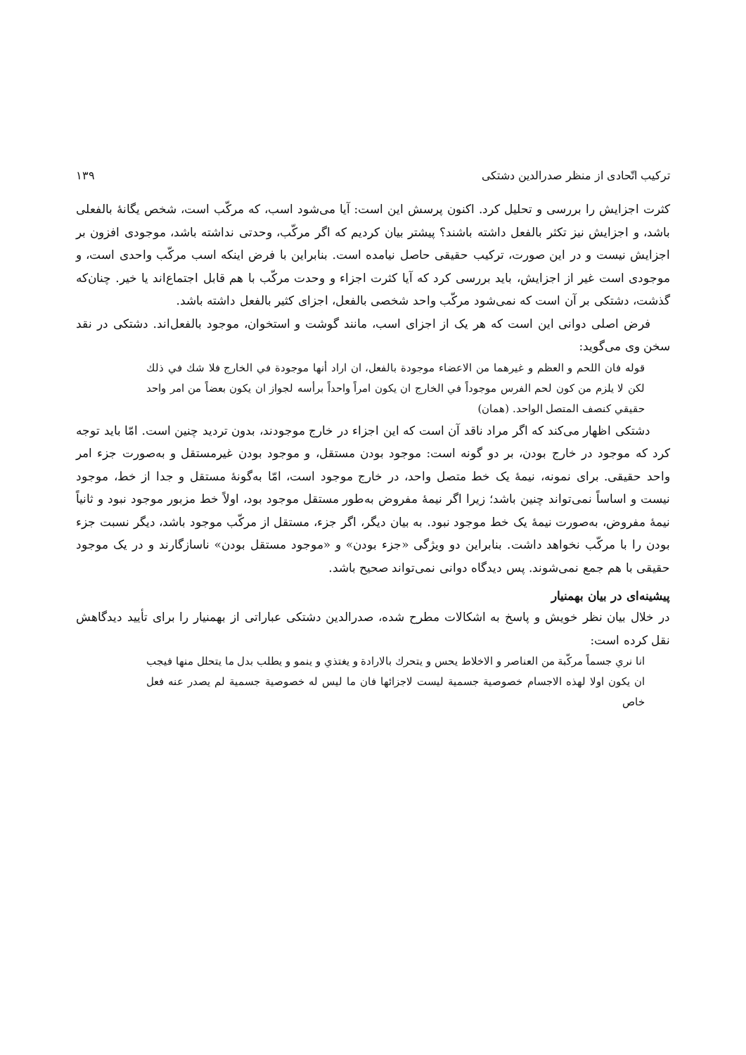ترکیب اتّحادی از منظر صدرالدین دشتکی ۱۳۹
کثرت اجزایش را بررسی و تحلیل کرد. اکنون پرسش این است: آیا می‌شود اسب، که مرکّب است، شخص یگانهٔ بالفعلی باشد، و اجزایش نیز تکثر بالفعل داشته باشند؟ پیشتر بیان کردیم که اگر مرکّب، وحدتی نداشته باشد، موجودی افزون بر اجزایش نیست و در این صورت، ترکیب حقیقی حاصل نیامده است. بنابراین با فرض اینکه اسب مرکّب واحدی است، و موجودی است غیر از اجزایش، باید بررسی کرد که آیا کثرت اجزاء و وحدت مرکّب با هم قابل اجتماع‌اند یا خیر. چنان‌که گذشت، دشتکی بر آن است که نمی‌شود مرکّب واحد شخصی بالفعل، اجزای کثیر بالفعل داشته باشد.
فرض اصلی دوانی این است که هر یک از اجزای اسب، مانند گوشت و استخوان، موجود بالفعل‌اند. دشتکی در نقد سخن وی می‌گوید:
قوله فان اللحم و العظم و غیرهما من الاعضاء موجودة بالفعل، ان اراد أنها موجودة في الخارج فلا شك في ذلك لكن لا يلزم من كون لحم الفرس موجوداً في الخارج ان يكون امراً واحداً برأسه لجواز ان يكون بعضاً من امر واحد حقيقي كنصف المتصل الواحد. (همان)
دشتکی اظهار می‌کند که اگر مراد ناقد آن است که این اجزاء در خارج موجودند، بدون تردید چنین است. امّا باید توجه کرد که موجود در خارج بودن، بر دو گونه است: موجود بودن مستقل، و موجود بودن غیرمستقل و به‌صورت جزء امر واحد حقیقی. برای نمونه، نیمهٔ یک خط متصل واحد، در خارج موجود است، امّا به‌گونهٔ مستقل و جدا از خط، موجود نیست و اساساً نمی‌تواند چنین باشد؛ زیرا اگر نیمهٔ مفروض به‌طور مستقل موجود بود، اولاً خط مزبور موجود نبود و ثانیاً نیمهٔ مفروض، به‌صورت نیمهٔ یک خط موجود نبود. به بیان دیگر، اگر جزء، مستقل از مرکّب موجود باشد، دیگر نسبت جزء بودن را با مرکّب نخواهد داشت. بنابراین دو ویژگی «جزء بودن» و «موجود مستقل بودن» ناسازگارند و در یک موجود حقیقی با هم جمع نمی‌شوند. پس دیدگاه دوانی نمی‌تواند صحیح باشد.
پیشینه‌ای در بیان بهمنیار
در خلال بیان نظر خویش و پاسخ به اشکالات مطرح شده، صدرالدین دشتکی عباراتی از بهمنیار را برای تأیید دیدگاهش نقل کرده است:
انا نري جسماً مركّبة من العناصر و الاخلاط يحس و يتحرك بالارادة و يغتذي و ينمو و يطلب بدل ما يتحلل منها فيجب ان يكون اولا لهذه الاجسام خصوصية جسمية ليست لاجزائها فان ما ليس له خصوصية جسمية لم يصدر عنه فعل خاص